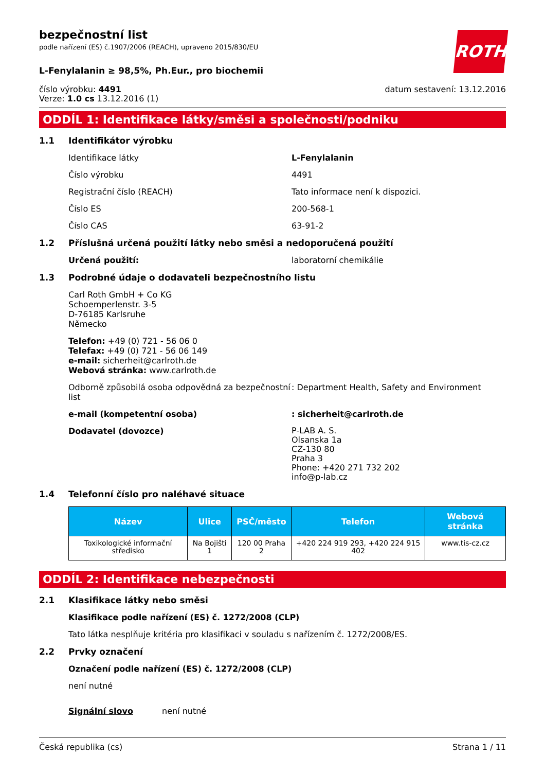bezpečnostní list
podle nařízení (ES) č.1907/2006 (REACH), upraveno 2015/830/EU
ROTH
L-Fenylalanin ≥ 98,5%, Ph.Eur., pro biochemii
číslo výrobku: 4491
Verze: 1.0 cs 13.12.2016 (1)
datum sestavení: 13.12.2016
ODDÍL 1: Identifikace látky/směsi a společnosti/podniku
1.1 Identifikátor výrobku
Identifikace látky L-Fenylalanin
Číslo výrobku 4491
Registrační číslo (REACH) Tato informace není k dispozici.
Číslo ES 200-568-1
Číslo CAS 63-91-2
1.2 Příslušná určená použití látky nebo směsi a nedoporučená použití
Určená použití: laboratorní chemikálie
1.3 Podrobné údaje o dodavateli bezpečnostního listu
Carl Roth GmbH + Co KG
Schoemperlenstr. 3-5
D-76185 Karlsruhe
Německo
Telefon: +49 (0) 721 - 56 06 0
Telefax: +49 (0) 721 - 56 06 149
e-mail: sicherheit@carlroth.de
Webová stránka: www.carlroth.de
Odborně způsobilá osoba odpovědná za bezpečnostní list
: Department Health, Safety and Environment
e-mail (kompetentní osoba) : sicherheit@carlroth.de
Dodavatel (dovozce)
P-LAB A. S.
Olsanska 1a
CZ-130 80
Praha 3
Phone: +420 271 732 202
info@p-lab.cz
1.4 Telefonní číslo pro naléhavé situace
| Název | Ulice | PSČ/město | Telefon | Webová stránka |
| --- | --- | --- | --- | --- |
| Toxikologické informační středisko | Na Bojišti 1 | 120 00 Praha 2 | +420 224 919 293, +420 224 915 402 | www.tis-cz.cz |
ODDÍL 2: Identifikace nebezpečnosti
2.1 Klasifikace látky nebo směsi
Klasifikace podle nařízení (ES) č. 1272/2008 (CLP)
Tato látka nesplňuje kritéria pro klasifikaci v souladu s nařízením č. 1272/2008/ES.
2.2 Prvky označení
Označení podle nařízení (ES) č. 1272/2008 (CLP)
není nutné
Signální slovo není nutné
Česká republika (cs) Strana 1 / 11